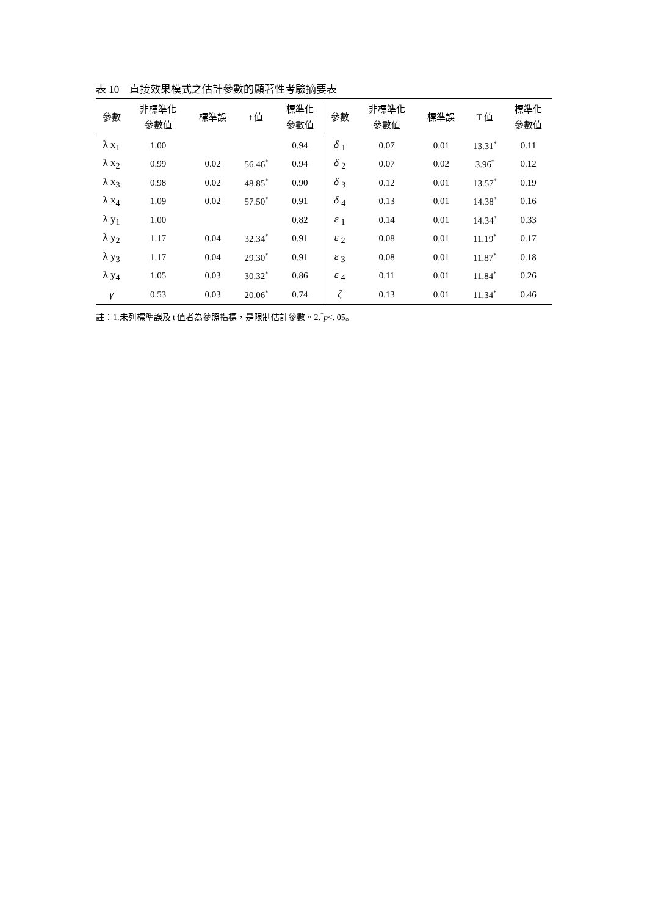表 10　直接效果模式之估計參數的顯著性考驗摘要表
| 參數 | 非標準化 參數值 | 標準誤 | t 值 | 標準化 參數值 | 參數 | 非標準化 參數值 | 標準誤 | T 值 | 標準化 參數值 |
| --- | --- | --- | --- | --- | --- | --- | --- | --- | --- |
| λ x<sub>1</sub> | 1.00 | | | 0.94 | δ <sub>1</sub> | 0.07 | 0.01 | 13.31<sup>*</sup> | 0.11 |
| λ x<sub>2</sub> | 0.99 | 0.02 | 56.46<sup>*</sup> | 0.94 | δ <sub>2</sub> | 0.07 | 0.02 | 3.96<sup>*</sup> | 0.12 |
| λ x<sub>3</sub> | 0.98 | 0.02 | 48.85<sup>*</sup> | 0.90 | δ <sub>3</sub> | 0.12 | 0.01 | 13.57<sup>*</sup> | 0.19 |
| λ x<sub>4</sub> | 1.09 | 0.02 | 57.50<sup>*</sup> | 0.91 | δ <sub>4</sub> | 0.13 | 0.01 | 14.38<sup>*</sup> | 0.16 |
| λ y<sub>1</sub> | 1.00 | | | 0.82 | ε <sub>1</sub> | 0.14 | 0.01 | 14.34<sup>*</sup> | 0.33 |
| λ y<sub>2</sub> | 1.17 | 0.04 | 32.34<sup>*</sup> | 0.91 | ε <sub>2</sub> | 0.08 | 0.01 | 11.19<sup>*</sup> | 0.17 |
| λ y<sub>3</sub> | 1.17 | 0.04 | 29.30<sup>*</sup> | 0.91 | ε <sub>3</sub> | 0.08 | 0.01 | 11.87<sup>*</sup> | 0.18 |
| λ y<sub>4</sub> | 1.05 | 0.03 | 30.32<sup>*</sup> | 0.86 | ε <sub>4</sub> | 0.11 | 0.01 | 11.84<sup>*</sup> | 0.26 |
| γ | 0.53 | 0.03 | 20.06<sup>*</sup> | 0.74 | ζ | 0.13 | 0.01 | 11.34<sup>*</sup> | 0.46 |
註：1.未列標準誤及 t 值者為參照指標，是限制估計參數。2.<sup>*</sup>p<. 05。